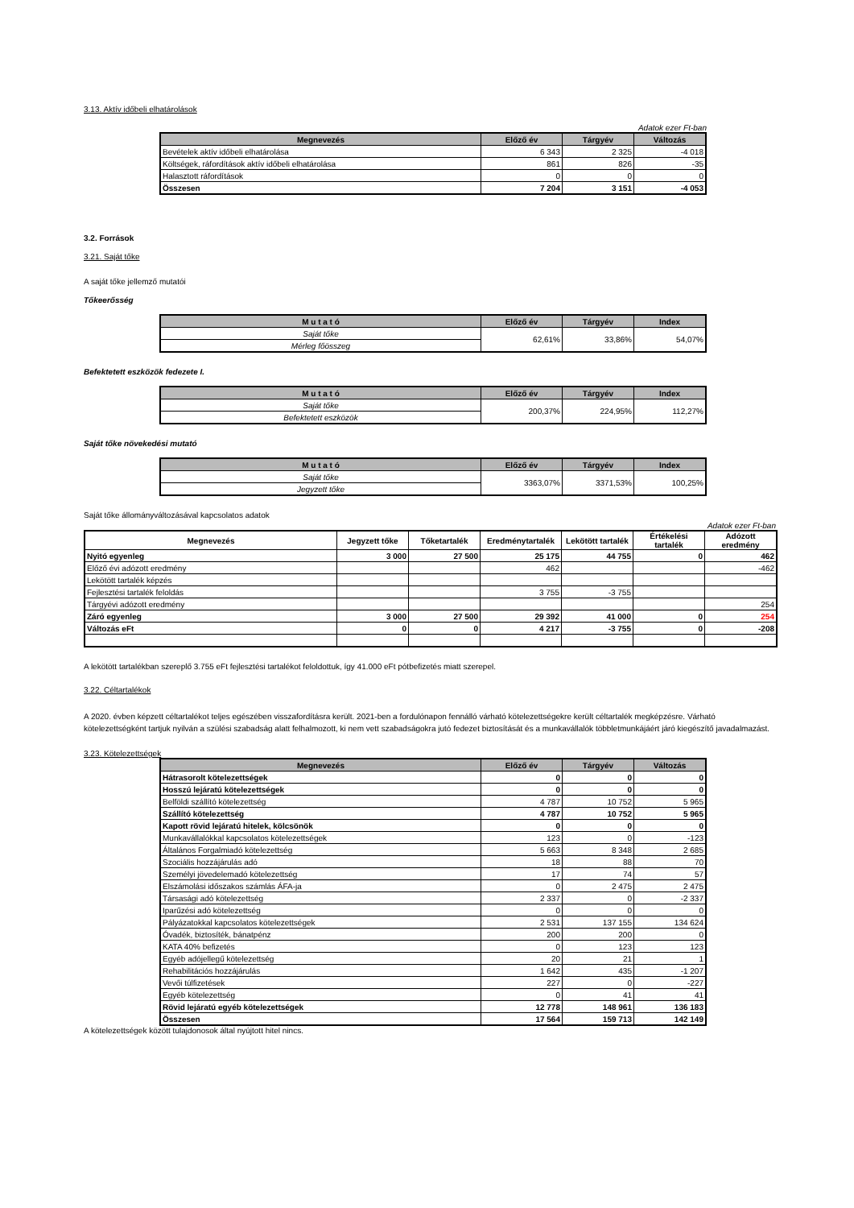3.13. Aktív időbeli elhatárolások
Adatok ezer Ft-ban
| Megnevezés | Előző év | Tárgyév | Változás |
| --- | --- | --- | --- |
| Bevételek aktív időbeli elhatárolása | 6 343 | 2 325 | -4 018 |
| Költségek, ráfordítások aktív időbeli elhatárolása | 861 | 826 | -35 |
| Halasztott ráfordítások | 0 | 0 | 0 |
| Összesen | 7 204 | 3 151 | -4 053 |
3.2. Források
3.21. Saját tőke
A saját tőke jellemző mutatói
Tőkeerősség
| M u t a t ó | Előző év | Tárgyév | Index |
| --- | --- | --- | --- |
| Saját tőke | 62,61% | 33,86% | 54,07% |
| Mérleg főösszeg | | | |
Befektetett eszközök fedezete I.
| M u t a t ó | Előző év | Tárgyév | Index |
| --- | --- | --- | --- |
| Saját tőke | 200,37% | 224,95% | 112,27% |
| Befektetett eszközök | | | |
Saját tőke növekedési mutató
| M u t a t ó | Előző év | Tárgyév | Index |
| --- | --- | --- | --- |
| Saját tőke | 3363,07% | 3371,53% | 100,25% |
| Jegyzett tőke | | | |
Saját tőke állományváltozásával kapcsolatos adatok
Adatok ezer Ft-ban
| Megnevezés | Jegyzett tőke | Tőketartalék | Eredménytartalék | Lekötött tartalék | Értékelési tartalék | Adózott eredmény |
| --- | --- | --- | --- | --- | --- | --- |
| Nyitó egyenleg | 3 000 | 27 500 | 25 175 | 44 755 | 0 | 462 |
| Előző évi adózott eredmény | | | 462 | | | -462 |
| Lekötött tartalék képzés | | | | | | |
| Fejlesztési tartalék feloldás | | | 3 755 | -3 755 | | |
| Tárgyévi adózott eredmény | | | | | | 254 |
| Záró egyenleg | 3 000 | 27 500 | 29 392 | 41 000 | 0 | 254 |
| Változás eFt | 0 | 0 | 4 217 | -3 755 | 0 | -208 |
A lekötött tartalékban szereplő 3.755 eFt fejlesztési tartalékot feloldottuk, így 41.000 eFt pótbefizetés miatt szerepel.
3.22. Céltartalékok
A 2020. évben képzett céltartalékot teljes egészében visszafordításra került. 2021-ben a fordulónapon fennálló várható kötelezettségekre került céltartalék megképzésre. Várható kötelezettségként tartjuk nyilván a szülési szabadság alatt felhalmozott, ki nem vett szabadságokra jutó fedezet biztosítását és a munkavállalók többletmunkájáért járó kiegészítő javadalmazást.
3.23. Kötelezettségek
| Megnevezés | Előző év | Tárgyév | Változás |
| --- | --- | --- | --- |
| Hátrasorolt kötelezettségek | 0 | 0 | 0 |
| Hosszú lejáratú kötelezettségek | 0 | 0 | 0 |
| Belföldi szállító kötelezettség | 4 787 | 10 752 | 5 965 |
| Szállító kötelezettség | 4 787 | 10 752 | 5 965 |
| Kapott rövid lejáratú hitelek, kölcsönök | 0 | 0 | 0 |
| Munkavállalókkal kapcsolatos kötelezettségek | 123 | 0 | -123 |
| Általános Forgalmiadó kötelezettség | 5 663 | 8 348 | 2 685 |
| Szociális hozzájárulás adó | 18 | 88 | 70 |
| Személyi jövedelemadó kötelezettség | 17 | 74 | 57 |
| Elszámolási időszakos számlás ÁFA-ja | 0 | 2 475 | 2 475 |
| Társasági adó kötelezettség | 2 337 | 0 | -2 337 |
| Iparűzési adó kötelezettség | 0 | 0 | 0 |
| Pályázatokkal kapcsolatos kötelezettségek | 2 531 | 137 155 | 134 624 |
| Óvadék, biztosíték, bánatpénz | 200 | 200 | 0 |
| KATA 40% befizetés | 0 | 123 | 123 |
| Egyéb adójellegű kötelezettség | 20 | 21 | 1 |
| Rehabilitációs hozzájárulás | 1 642 | 435 | -1 207 |
| Vevői túlfizetések | 227 | 0 | -227 |
| Egyéb kötelezettség | 0 | 41 | 41 |
| Rövid lejáratú egyéb kötelezettségek | 12 778 | 148 961 | 136 183 |
| Összesen | 17 564 | 159 713 | 142 149 |
A kötelezettségek között tulajdonosok által nyújtott hitel nincs.